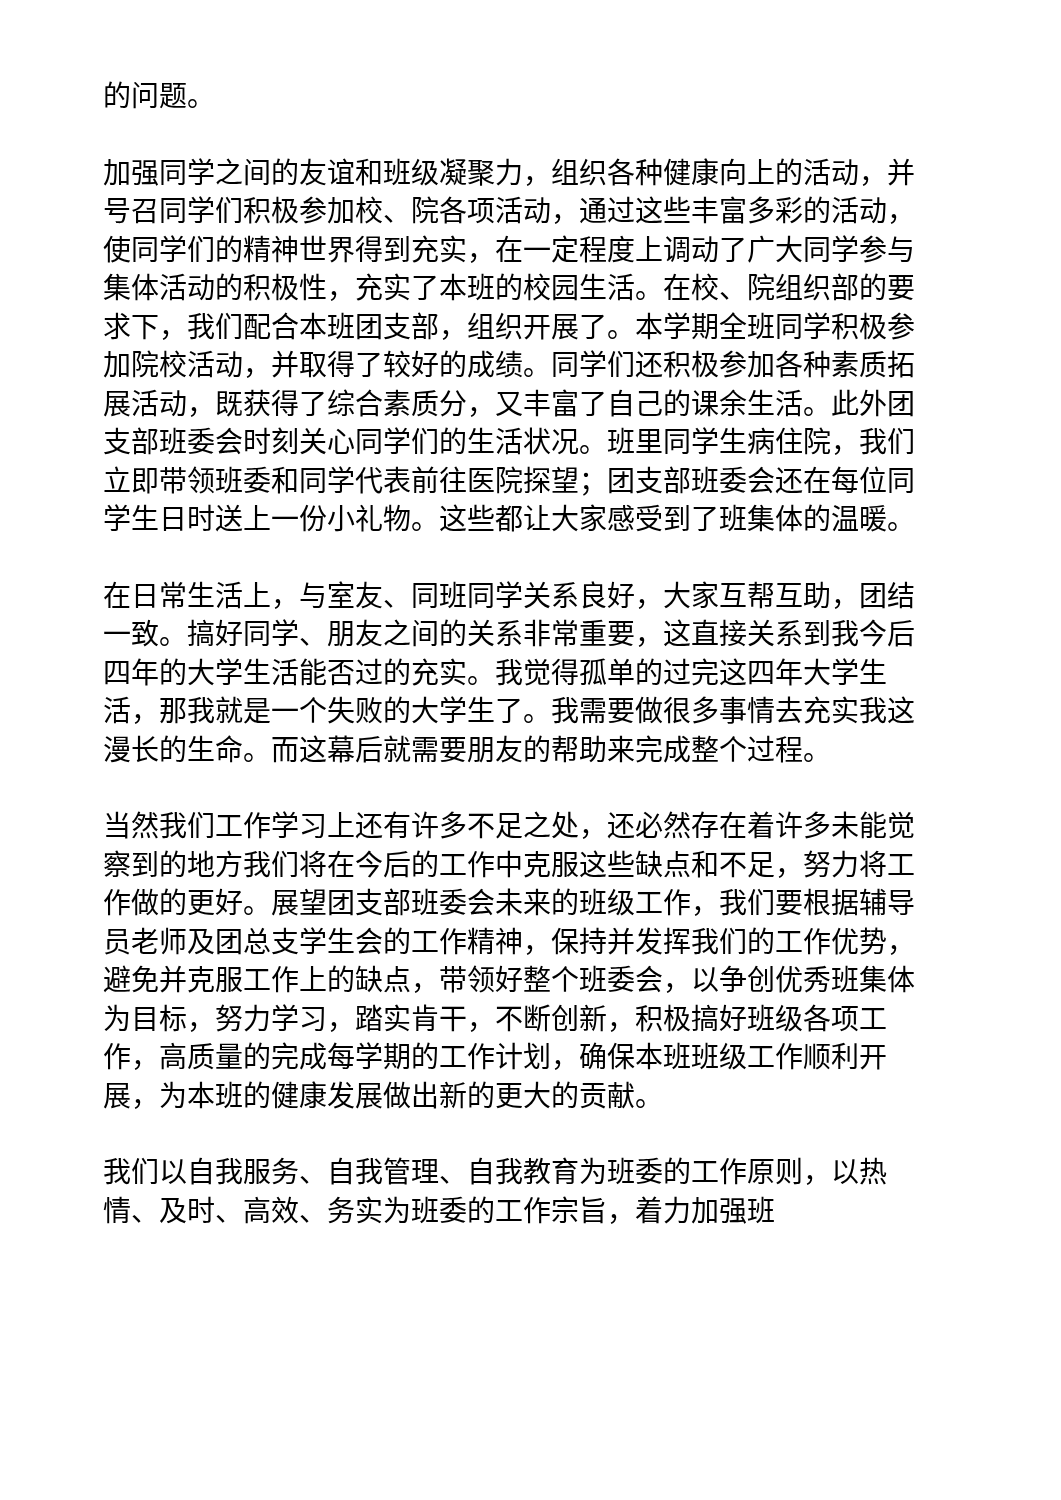的问题。
加强同学之间的友谊和班级凝聚力，组织各种健康向上的活动，并号召同学们积极参加校、院各项活动，通过这些丰富多彩的活动，使同学们的精神世界得到充实，在一定程度上调动了广大同学参与集体活动的积极性，充实了本班的校园生活。在校、院组织部的要求下，我们配合本班团支部，组织开展了。本学期全班同学积极参加院校活动，并取得了较好的成绩。同学们还积极参加各种素质拓展活动，既获得了综合素质分，又丰富了自己的课余生活。此外团支部班委会时刻关心同学们的生活状况。班里同学生病住院，我们立即带领班委和同学代表前往医院探望；团支部班委会还在每位同学生日时送上一份小礼物。这些都让大家感受到了班集体的温暖。
在日常生活上，与室友、同班同学关系良好，大家互帮互助，团结一致。搞好同学、朋友之间的关系非常重要，这直接关系到我今后四年的大学生活能否过的充实。我觉得孤单的过完这四年大学生活，那我就是一个失败的大学生了。我需要做很多事情去充实我这漫长的生命。而这幕后就需要朋友的帮助来完成整个过程。
当然我们工作学习上还有许多不足之处，还必然存在着许多未能觉察到的地方我们将在今后的工作中克服这些缺点和不足，努力将工作做的更好。展望团支部班委会未来的班级工作，我们要根据辅导员老师及团总支学生会的工作精神，保持并发挥我们的工作优势，避免并克服工作上的缺点，带领好整个班委会，以争创优秀班集体为目标，努力学习，踏实肯干，不断创新，积极搞好班级各项工作，高质量的完成每学期的工作计划，确保本班班级工作顺利开展，为本班的健康发展做出新的更大的贡献。
我们以自我服务、自我管理、自我教育为班委的工作原则，以热情、及时、高效、务实为班委的工作宗旨，着力加强班